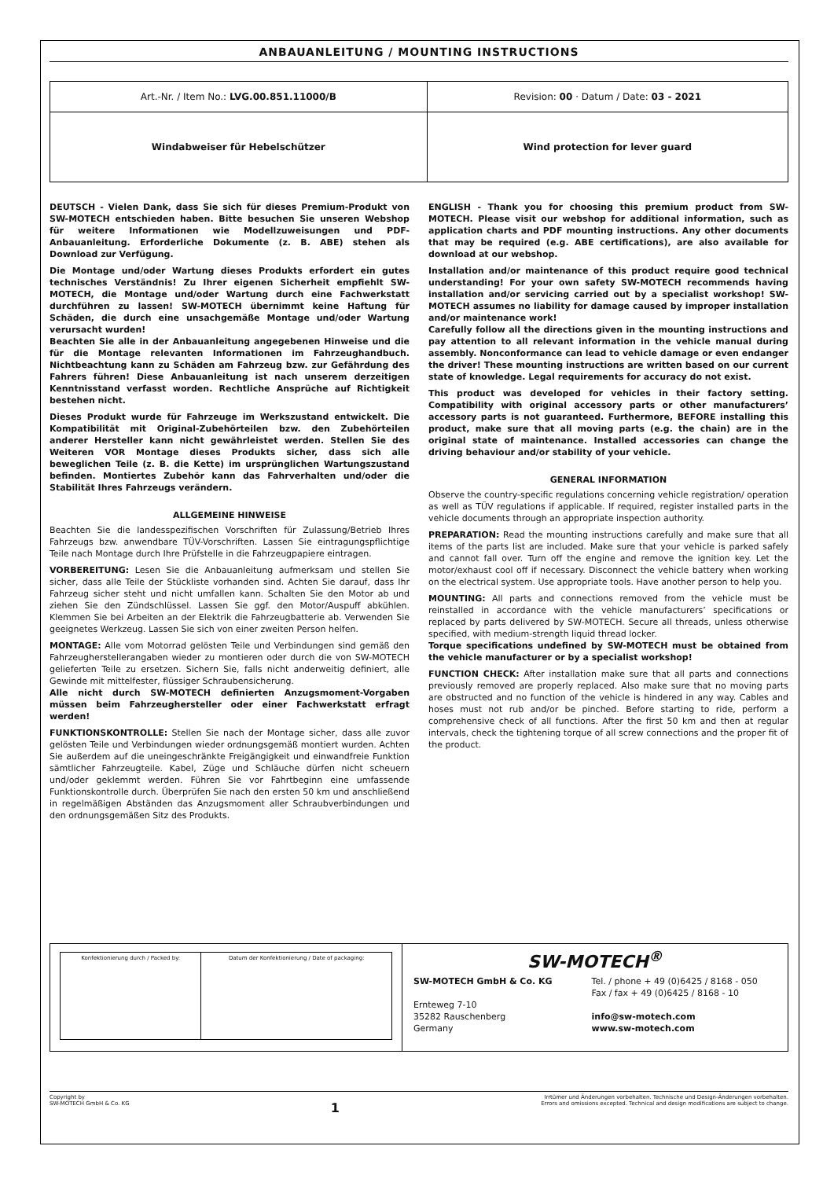ANBAUANLEITUNG / MOUNTING INSTRUCTIONS
| Art.-Nr. / Item No.: LVG.00.851.11000/B | Revision: 00 · Datum / Date: 03 - 2021 |
| Windabweiser für Hebelschützer | Wind protection for lever guard |
DEUTSCH - Vielen Dank, dass Sie sich für dieses Premium-Produkt von SW-MOTECH entschieden haben. Bitte besuchen Sie unseren Webshop für weitere Informationen wie Modellzuweisungen und PDF-Anbauanleitung. Erforderliche Dokumente (z. B. ABE) stehen als Download zur Verfügung.
Die Montage und/oder Wartung dieses Produkts erfordert ein gutes technisches Verständnis! Zu Ihrer eigenen Sicherheit empfiehlt SW-MOTECH, die Montage und/oder Wartung durch eine Fachwerkstatt durchführen zu lassen! SW-MOTECH übernimmt keine Haftung für Schäden, die durch eine unsachgemäße Montage und/oder Wartung verursacht wurden!
Beachten Sie alle in der Anbauanleitung angegebenen Hinweise und die für die Montage relevanten Informationen im Fahrzeughandbuch. Nichtbeachtung kann zu Schäden am Fahrzeug bzw. zur Gefährdung des Fahrers führen! Diese Anbauanleitung ist nach unserem derzeitigen Kenntnisstand verfasst worden. Rechtliche Ansprüche auf Richtigkeit bestehen nicht.
Dieses Produkt wurde für Fahrzeuge im Werkszustand entwickelt. Die Kompatibilität mit Original-Zubehörteilen bzw. den Zubehörteilen anderer Hersteller kann nicht gewährleistet werden. Stellen Sie des Weiteren VOR Montage dieses Produkts sicher, dass sich alle beweglichen Teile (z. B. die Kette) im ursprünglichen Wartungszustand befinden. Montiertes Zubehör kann das Fahrverhalten und/oder die Stabilität Ihres Fahrzeugs verändern.
ALLGEMEINE HINWEISE
Beachten Sie die landesspezifischen Vorschriften für Zulassung/Betrieb Ihres Fahrzeugs bzw. anwendbare TÜV-Vorschriften. Lassen Sie eintragungspflichtige Teile nach Montage durch Ihre Prüfstelle in die Fahrzeugpapiere eintragen.
VORBEREITUNG: Lesen Sie die Anbauanleitung aufmerksam und stellen Sie sicher, dass alle Teile der Stückliste vorhanden sind. Achten Sie darauf, dass Ihr Fahrzeug sicher steht und nicht umfallen kann. Schalten Sie den Motor ab und ziehen Sie den Zündschlüssel. Lassen Sie ggf. den Motor/Auspuff abkühlen. Klemmen Sie bei Arbeiten an der Elektrik die Fahrzeugbatterie ab. Verwenden Sie geeignetes Werkzeug. Lassen Sie sich von einer zweiten Person helfen.
MONTAGE: Alle vom Motorrad gelösten Teile und Verbindungen sind gemäß den Fahrzeugherstellerangaben wieder zu montieren oder durch die von SW-MOTECH gelieferten Teile zu ersetzen. Sichern Sie, falls nicht anderweitig definiert, alle Gewinde mit mittelfester, flüssiger Schraubensicherung.
Alle nicht durch SW-MOTECH definierten Anzugsmoment-Vorgaben müssen beim Fahrzeughersteller oder einer Fachwerkstatt erfragt werden!
FUNKTIONSKONTROLLE: Stellen Sie nach der Montage sicher, dass alle zuvor gelösten Teile und Verbindungen wieder ordnungsgemäß montiert wurden. Achten Sie außerdem auf die uneingeschränkte Freigängigkeit und einwandfreie Funktion sämtlicher Fahrzeugteile. Kabel, Züge und Schläuche dürfen nicht scheuern und/oder geklemmt werden. Führen Sie vor Fahrtbeginn eine umfassende Funktionskontrolle durch. Überprüfen Sie nach den ersten 50 km und anschließend in regelmäßigen Abständen das Anzugsmoment aller Schraubverbindungen und den ordnungsgemäßen Sitz des Produkts.
ENGLISH - Thank you for choosing this premium product from SW-MOTECH. Please visit our webshop for additional information, such as application charts and PDF mounting instructions. Any other documents that may be required (e.g. ABE certifications), are also available for download at our webshop.
Installation and/or maintenance of this product require good technical understanding! For your own safety SW-MOTECH recommends having installation and/or servicing carried out by a specialist workshop! SW-MOTECH assumes no liability for damage caused by improper installation and/or maintenance work!
Carefully follow all the directions given in the mounting instructions and pay attention to all relevant information in the vehicle manual during assembly. Nonconformance can lead to vehicle damage or even endanger the driver! These mounting instructions are written based on our current state of knowledge. Legal requirements for accuracy do not exist.
This product was developed for vehicles in their factory setting. Compatibility with original accessory parts or other manufacturers’ accessory parts is not guaranteed. Furthermore, BEFORE installing this product, make sure that all moving parts (e.g. the chain) are in the original state of maintenance. Installed accessories can change the driving behaviour and/or stability of your vehicle.
GENERAL INFORMATION
Observe the country-specific regulations concerning vehicle registration/ operation as well as TÜV regulations if applicable. If required, register installed parts in the vehicle documents through an appropriate inspection authority.
PREPARATION: Read the mounting instructions carefully and make sure that all items of the parts list are included. Make sure that your vehicle is parked safely and cannot fall over. Turn off the engine and remove the ignition key. Let the motor/exhaust cool off if necessary. Disconnect the vehicle battery when working on the electrical system. Use appropriate tools. Have another person to help you.
MOUNTING: All parts and connections removed from the vehicle must be reinstalled in accordance with the vehicle manufacturers’ specifications or replaced by parts delivered by SW-MOTECH. Secure all threads, unless otherwise specified, with medium-strength liquid thread locker.
Torque specifications undefined by SW-MOTECH must be obtained from the vehicle manufacturer or by a specialist workshop!
FUNCTION CHECK: After installation make sure that all parts and connections previously removed are properly replaced. Also make sure that no moving parts are obstructed and no function of the vehicle is hindered in any way. Cables and hoses must not rub and/or be pinched. Before starting to ride, perform a comprehensive check of all functions. After the first 50 km and then at regular intervals, check the tightening torque of all screw connections and the proper fit of the product.
| Konfektionierung durch / Packed by: | Datum der Konfektionierung / Date of packaging: |
SW-MOTECH<sup>®</sup>
SW-MOTECH GmbH & Co. KG
Ernteweg 7-10
35282 Rauschenberg
Germany
Tel. / phone + 49 (0)6425 / 8168 - 050
Fax / fax + 49 (0)6425 / 8168 - 10
info@sw-motech.com
www.sw-motech.com
Copyright by
SW-MOTECH GmbH & Co. KG
1
Irrtümer und Änderungen vorbehalten. Technische und Design-Änderungen vorbehalten.
Errors and omissions excepted. Technical and design modifications are subject to change.